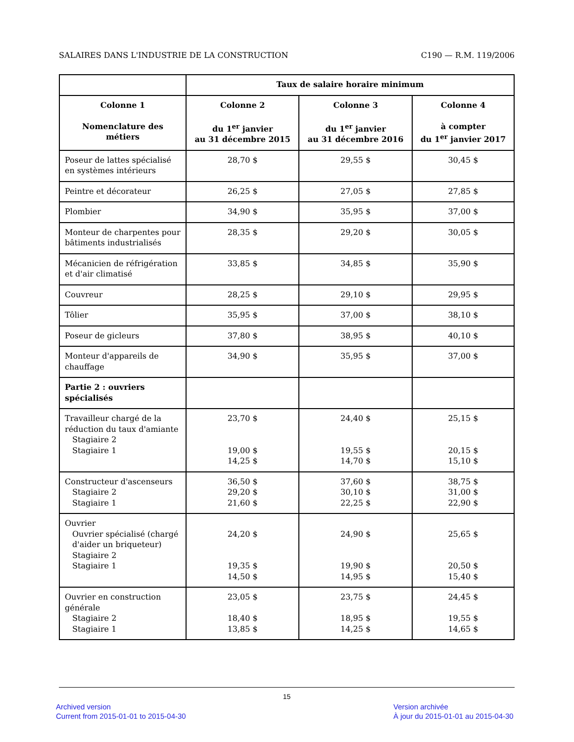SALAIRES DANS L'INDUSTRIE DE LA CONSTRUCTION C190 — R.M. 119/2006
| | Taux de salaire horaire minimum | | |
| --- | --- | --- | --- |
| Colonne 1 Nomenclature des métiers | Colonne 2 du 1<sup>er</sup> janvier au 31 décembre 2015 | Colonne 3 du 1<sup>er</sup> janvier au 31 décembre 2016 | Colonne 4 à compter du 1<sup>er</sup> janvier 2017 |
| Poseur de lattes spécialisé en systèmes intérieurs | 28,70 $ | 29,55 $ | 30,45 $ |
| Peintre et décorateur | 26,25 $ | 27,05 $ | 27,85 $ |
| Plombier | 34,90 $ | 35,95 $ | 37,00 $ |
| Monteur de charpentes pour bâtiments industrialisés | 28,35 $ | 29,20 $ | 30,05 $ |
| Mécanicien de réfrigération et d'air climatisé | 33,85 $ | 34,85 $ | 35,90 $ |
| Couvreur | 28,25 $ | 29,10 $ | 29,95 $ |
| Tôlier | 35,95 $ | 37,00 $ | 38,10 $ |
| Poseur de gicleurs | 37,80 $ | 38,95 $ | 40,10 $ |
| Monteur d'appareils de chauffage | 34,90 $ | 35,95 $ | 37,00 $ |
| Partie 2 : ouvriers spécialisés | | | |
| Travailleur chargé de la réduction du taux d'amiante Stagiaire 2 Stagiaire 1 | 23,70 $ 19,00 $ 14,25 $ | 24,40 $ 19,55 $ 14,70 $ | 25,15 $ 20,15 $ 15,10 $ |
| Constructeur d'ascenseurs Stagiaire 2 Stagiaire 1 | 36,50 $ 29,20 $ 21,60 $ | 37,60 $ 30,10 $ 22,25 $ | 38,75 $ 31,00 $ 22,90 $ |
| Ouvrier Ouvrier spécialisé (chargé d'aider un briqueteur) Stagiaire 2 Stagiaire 1 | 24,20 $ 19,35 $ 14,50 $ | 24,90 $ 19,90 $ 14,95 $ | 25,65 $ 20,50 $ 15,40 $ |
| Ouvrier en construction générale Stagiaire 2 Stagiaire 1 | 23,05 $ 18,40 $ 13,85 $ | 23,75 $ 18,95 $ 14,25 $ | 24,45 $ 19,55 $ 14,65 $ |
15
Archived version
Current from 2015-01-01 to 2015-04-30
Version archivée
À jour du 2015-01-01 au 2015-04-30